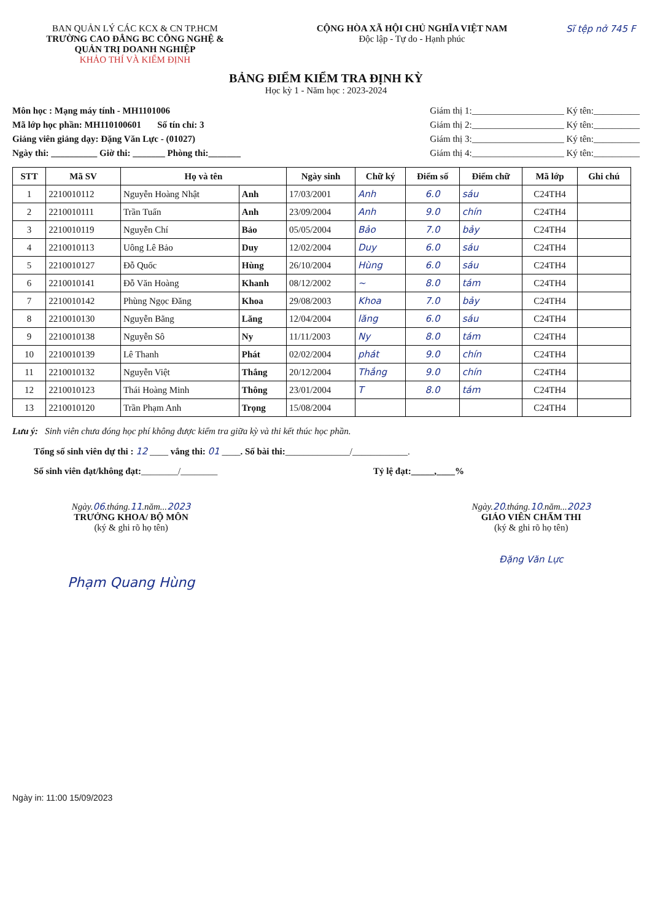BAN QUẢN LÝ CÁC KCX & CN TP.HCM
TRƯỜNG CAO ĐẲNG BC CÔNG NGHỆ &
QUẢN TRỊ DOANH NGHIỆP
KHẢO THÍ VÀ KIỂM ĐỊNH
CỘNG HÒA XÃ HỘI CHỦ NGHĨA VIỆT NAM
Độc lập - Tự do - Hạnh phúc
Sĩ tệp nở 745 F
BẢNG ĐIỂM KIỂM TRA ĐỊNH KỲ
Học kỳ 1 - Năm học : 2023-2024
Môn học : Mạng máy tính - MH1101006
Mã lớp học phần: MH110100601 Số tín chỉ: 3
Giảng viên giảng dạy: Đặng Văn Lực - (01027)
Ngày thi: __________ Giờ thi: _______ Phòng thi:_______
Giám thị 1:____________________ Ký tên:__________
Giám thị 2:____________________ Ký tên:__________
Giám thị 3:____________________ Ký tên:__________
Giám thị 4:____________________ Ký tên:__________
| STT | Mã SV | Họ và tên | | Ngày sinh | Chữ ký | Điểm số | Điểm chữ | Mã lớp | Ghi chú |
| --- | --- | --- | --- | --- | --- | --- | --- | --- | --- |
| 1 | 2210010112 | Nguyễn Hoàng Nhật | Anh | 17/03/2001 | Anh | 6.0 | sáu | C24TH4 | |
| 2 | 2210010111 | Trần Tuấn | Anh | 23/09/2004 | Anh | 9.0 | chín | C24TH4 | |
| 3 | 2210010119 | Nguyễn Chí | Bảo | 05/05/2004 | Bảo | 7.0 | bảy | C24TH4 | |
| 4 | 2210010113 | Uông Lê Bảo | Duy | 12/02/2004 | Duy | 6.0 | sáu | C24TH4 | |
| 5 | 2210010127 | Đỗ Quốc | Hùng | 26/10/2004 | Hùng | 6.0 | sáu | C24TH4 | |
| 6 | 2210010141 | Đỗ Văn Hoàng | Khanh | 08/12/2002 | ~ | 8.0 | tám | C24TH4 | |
| 7 | 2210010142 | Phùng Ngọc Đăng | Khoa | 29/08/2003 | Khoa | 7.0 | bảy | C24TH4 | |
| 8 | 2210010130 | Nguyễn Bằng | Lăng | 12/04/2004 | lăng | 6.0 | sáu | C24TH4 | |
| 9 | 2210010138 | Nguyễn Sô | Ny | 11/11/2003 | Ny | 8.0 | tám | C24TH4 | |
| 10 | 2210010139 | Lê Thanh | Phát | 02/02/2004 | phát | 9.0 | chín | C24TH4 | |
| 11 | 2210010132 | Nguyễn Việt | Thắng | 20/12/2004 | Thắng | 9.0 | chín | C24TH4 | |
| 12 | 2210010123 | Thái Hoàng Minh | Thông | 23/01/2004 | T | 8.0 | tám | C24TH4 | |
| 13 | 2210010120 | Trần Phạm Anh | Trọng | 15/08/2004 | | | | C24TH4 | |
Lưu ý: Sinh viên chưa đóng học phí không được kiểm tra giữa kỳ và thi kết thúc học phần.
Tổng số sinh viên dự thi : 12 ____ vắng thi: 01 ____. Số bài thi:______________/____________.
Số sinh viên đạt/không đạt:________/________ Tỷ lệ đạt:_____,____%
Ngày.06.tháng.11.năm...2023
TRƯỞNG KHOA/ BỘ MÔN
(ký & ghi rõ họ tên)
Phạm Quang Hùng
Ngày.20.tháng.10.năm...2023
GIÁO VIÊN CHẤM THI
(ký & ghi rõ họ tên)
Đặng Văn Lực
Ngày in: 11:00 15/09/2023